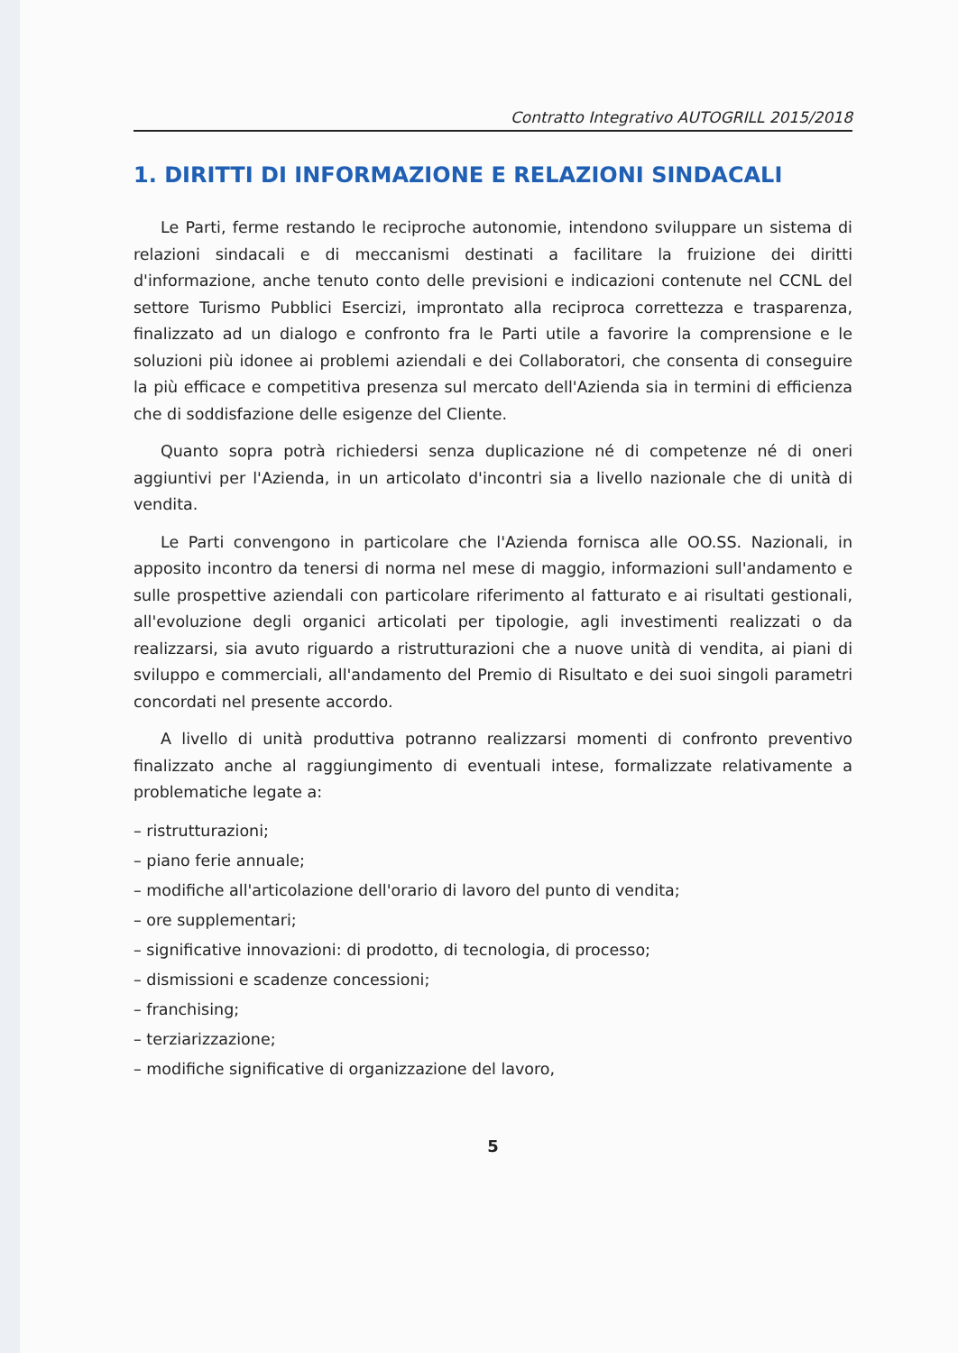Contratto Integrativo AUTOGRILL 2015/2018
1. DIRITTI DI INFORMAZIONE E RELAZIONI SINDACALI
Le Parti, ferme restando le reciproche autonomie, intendono sviluppare un sistema di relazioni sindacali e di meccanismi destinati a facilitare la fruizione dei diritti d'informazione, anche tenuto conto delle previsioni e indicazioni contenute nel CCNL del settore Turismo Pubblici Esercizi, improntato alla reciproca correttezza e trasparenza, finalizzato ad un dialogo e confronto fra le Parti utile a favorire la comprensione e le soluzioni più idonee ai problemi aziendali e dei Collaboratori, che consenta di conseguire la più efficace e competitiva presenza sul mercato dell'Azienda sia in termini di efficienza che di soddisfazione delle esigenze del Cliente.
Quanto sopra potrà richiedersi senza duplicazione né di competenze né di oneri aggiuntivi per l'Azienda, in un articolato d'incontri sia a livello nazionale che di unità di vendita.
Le Parti convengono in particolare che l'Azienda fornisca alle OO.SS. Nazionali, in apposito incontro da tenersi di norma nel mese di maggio, informazioni sull'andamento e sulle prospettive aziendali con particolare riferimento al fatturato e ai risultati gestionali, all'evoluzione degli organici articolati per tipologie, agli investimenti realizzati o da realizzarsi, sia avuto riguardo a ristrutturazioni che a nuove unità di vendita, ai piani di sviluppo e commerciali, all'andamento del Premio di Risultato e dei suoi singoli parametri concordati nel presente accordo.
A livello di unità produttiva potranno realizzarsi momenti di confronto preventivo finalizzato anche al raggiungimento di eventuali intese, formalizzate relativamente a problematiche legate a:
– ristrutturazioni;
– piano ferie annuale;
– modifiche all'articolazione dell'orario di lavoro del punto di vendita;
– ore supplementari;
– significative innovazioni: di prodotto, di tecnologia, di processo;
– dismissioni e scadenze concessioni;
– franchising;
– terziarizzazione;
– modifiche significative di organizzazione del lavoro,
5